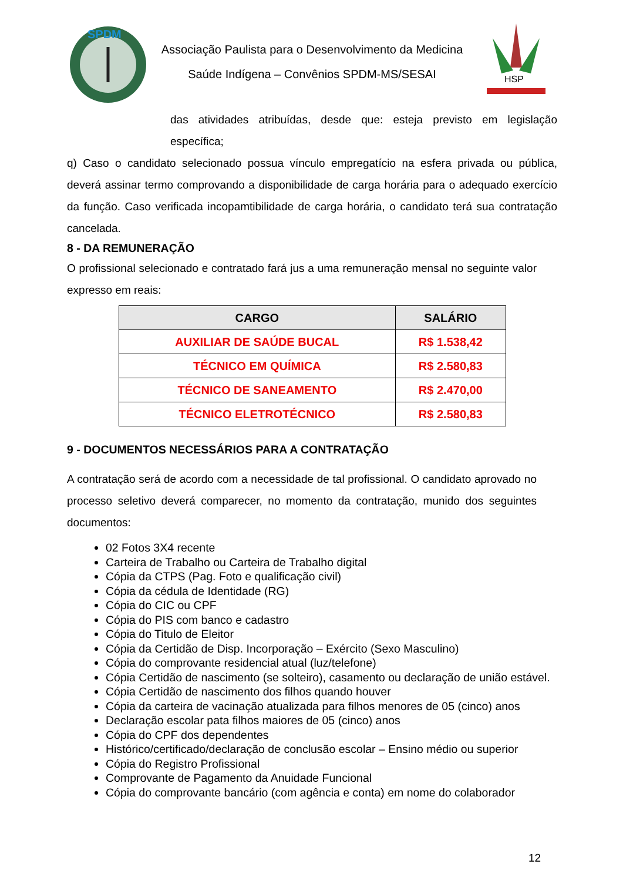SPDM
Associação Paulista para o Desenvolvimento da Medicina
Saúde Indígena – Convênios SPDM-MS/SESAI
HSP
das atividades atribuídas, desde que: esteja previsto em legislação específica;
q) Caso o candidato selecionado possua vínculo empregatício na esfera privada ou pública, deverá assinar termo comprovando a disponibilidade de carga horária para o adequado exercício da função. Caso verificada incopamtibilidade de carga horária, o candidato terá sua contratação cancelada.
8 - DA REMUNERAÇÃO
O profissional selecionado e contratado fará jus a uma remuneração mensal no seguinte valor expresso em reais:
| CARGO | SALÁRIO |
| --- | --- |
| AUXILIAR DE SAÚDE BUCAL | R$ 1.538,42 |
| TÉCNICO EM QUÍMICA | R$ 2.580,83 |
| TÉCNICO DE SANEAMENTO | R$ 2.470,00 |
| TÉCNICO ELETROTÉCNICO | R$ 2.580,83 |
9 - DOCUMENTOS NECESSÁRIOS PARA A CONTRATAÇÃO
A contratação será de acordo com a necessidade de tal profissional. O candidato aprovado no processo seletivo deverá comparecer, no momento da contratação, munido dos seguintes documentos:
02 Fotos 3X4 recente
Carteira de Trabalho ou Carteira de Trabalho digital
Cópia da CTPS (Pag. Foto e qualificação civil)
Cópia da cédula de Identidade (RG)
Cópia do CIC ou CPF
Cópia do PIS com banco e cadastro
Cópia do Titulo de Eleitor
Cópia da Certidão de Disp. Incorporação – Exército (Sexo Masculino)
Cópia do comprovante residencial atual (luz/telefone)
Cópia Certidão de nascimento (se solteiro), casamento ou declaração de união estável.
Cópia Certidão de nascimento dos filhos quando houver
Cópia da carteira de vacinação atualizada para filhos menores de 05 (cinco) anos
Declaração escolar pata filhos maiores de 05 (cinco) anos
Cópia do CPF dos dependentes
Histórico/certificado/declaração de conclusão escolar – Ensino médio ou superior
Cópia do Registro Profissional
Comprovante de Pagamento da Anuidade Funcional
Cópia do comprovante bancário (com agência e conta) em nome do colaborador
12